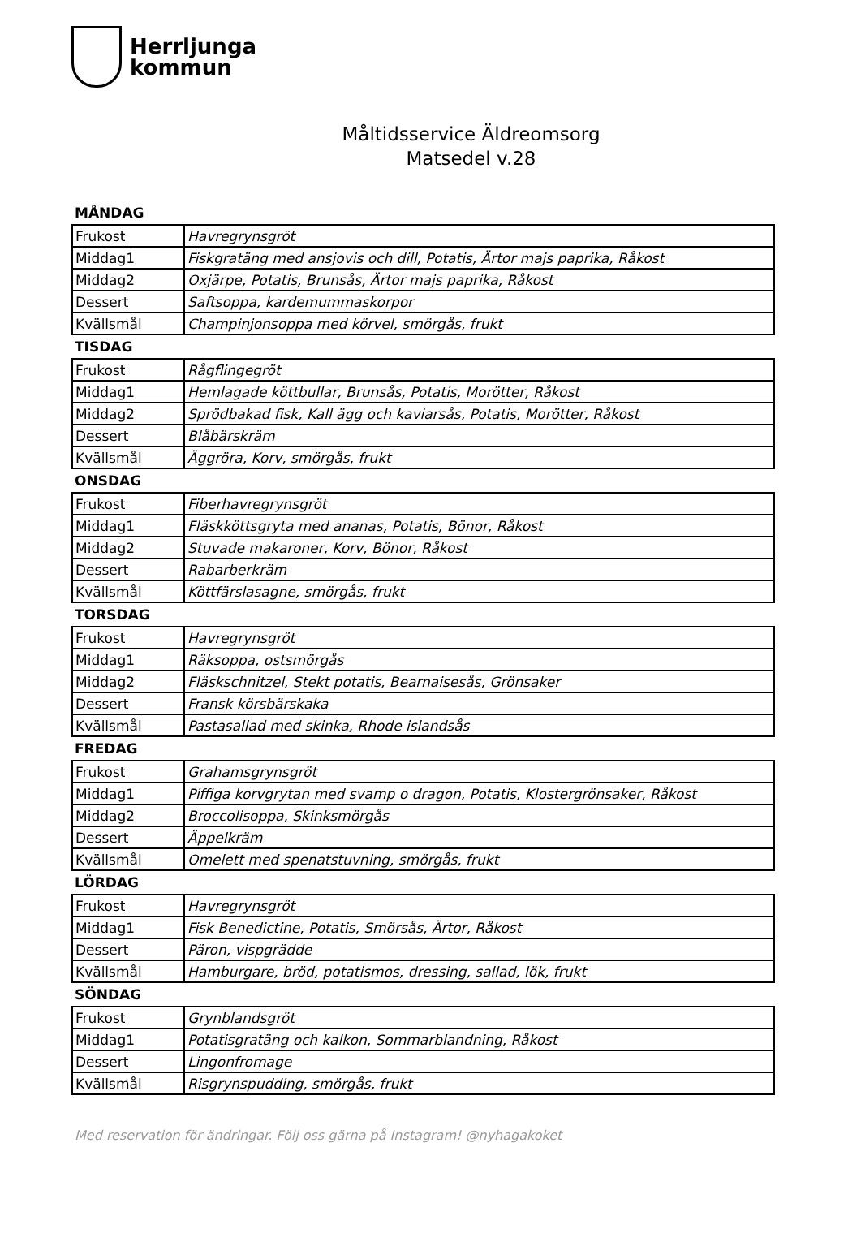Herrljunga
kommun
Måltidsservice Äldreomsorg
Matsedel v.28
MÅNDAG
| Frukost | Havregrynsgröt |
| Middag1 | Fiskgratäng med ansjovis och dill, Potatis, Ärtor majs paprika, Råkost |
| Middag2 | Oxjärpe, Potatis, Brunsås, Ärtor majs paprika, Råkost |
| Dessert | Saftsoppa, kardemummaskorpor |
| Kvällsmål | Champinjonsoppa med körvel, smörgås, frukt |
TISDAG
| Frukost | Rågflingegröt |
| Middag1 | Hemlagade köttbullar, Brunsås, Potatis, Morötter, Råkost |
| Middag2 | Sprödbakad fisk, Kall ägg och kaviarsås, Potatis, Morötter, Råkost |
| Dessert | Blåbärskräm |
| Kvällsmål | Äggröra, Korv, smörgås, frukt |
ONSDAG
| Frukost | Fiberhavregrynsgröt |
| Middag1 | Fläskköttsgryta med ananas, Potatis, Bönor, Råkost |
| Middag2 | Stuvade makaroner, Korv, Bönor, Råkost |
| Dessert | Rabarberkräm |
| Kvällsmål | Köttfärslasagne, smörgås, frukt |
TORSDAG
| Frukost | Havregrynsgröt |
| Middag1 | Räksoppa, ostsmörgås |
| Middag2 | Fläskschnitzel, Stekt potatis, Bearnaisesås, Grönsaker |
| Dessert | Fransk körsbärskaka |
| Kvällsmål | Pastasallad med skinka, Rhode islandsås |
FREDAG
| Frukost | Grahamsgrynsgröt |
| Middag1 | Piffiga korvgrytan med svamp o dragon, Potatis, Klostergrönsaker, Råkost |
| Middag2 | Broccolisoppa, Skinksmörgås |
| Dessert | Äppelkräm |
| Kvällsmål | Omelett med spenatstuvning, smörgås, frukt |
LÖRDAG
| Frukost | Havregrynsgröt |
| Middag1 | Fisk Benedictine, Potatis, Smörsås, Ärtor, Råkost |
| Dessert | Päron, vispgrädde |
| Kvällsmål | Hamburgare, bröd, potatismos, dressing, sallad, lök, frukt |
SÖNDAG
| Frukost | Grynblandsgröt |
| Middag1 | Potatisgratäng och kalkon, Sommarblandning, Råkost |
| Dessert | Lingonfromage |
| Kvällsmål | Risgrynspudding, smörgås, frukt |
Med reservation för ändringar. Följ oss gärna på Instagram! @nyhagakoket